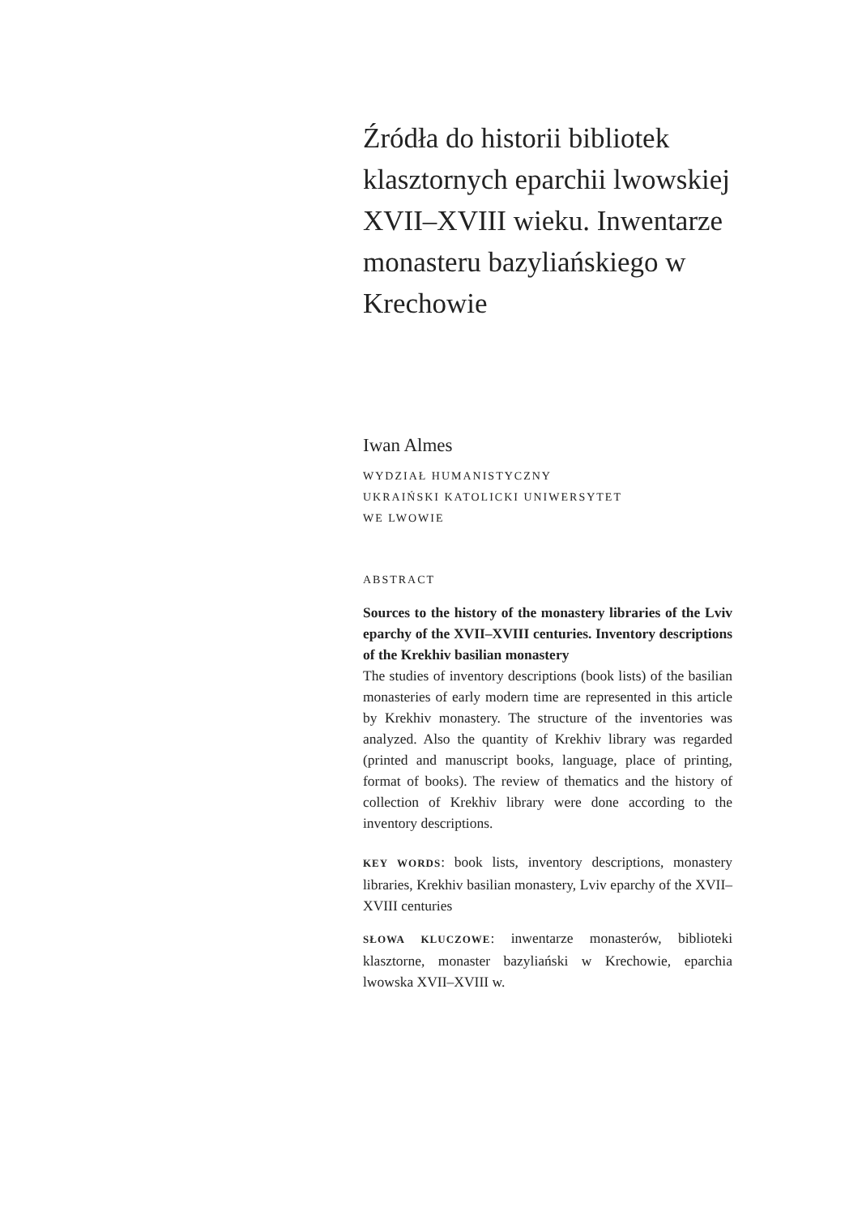Źródła do historii bibliotek klasztornych eparchii lwowskiej XVII–XVIII wieku. Inwentarze monasteru bazyliańskiego w Krechowie
Iwan Almes
WYDZIAŁ HUMANISTYCZNY
UKRAIŃSKI KATOLICKI UNIWERSYTET
WE LWOWIE
ABSTRACT
Sources to the history of the monastery libraries of the Lviv eparchy of the XVII–XVIII centuries. Inventory descriptions of the Krekhiv basilian monastery
The studies of inventory descriptions (book lists) of the basilian monasteries of early modern time are represented in this article by Krekhiv monastery. The structure of the inventories was analyzed. Also the quantity of Krekhiv library was regarded (printed and manuscript books, language, place of printing, format of books). The review of thematics and the history of collection of Krekhiv library were done according to the inventory descriptions.
KEY WORDS: book lists, inventory descriptions, monastery libraries, Krekhiv basilian monastery, Lviv eparchy of the XVII–XVIII centuries
SŁOWA KLUCZOWE: inwentarze monasterów, biblioteki klasztorne, monaster bazyliański w Krechowie, eparchia lwowska XVII–XVIII w.